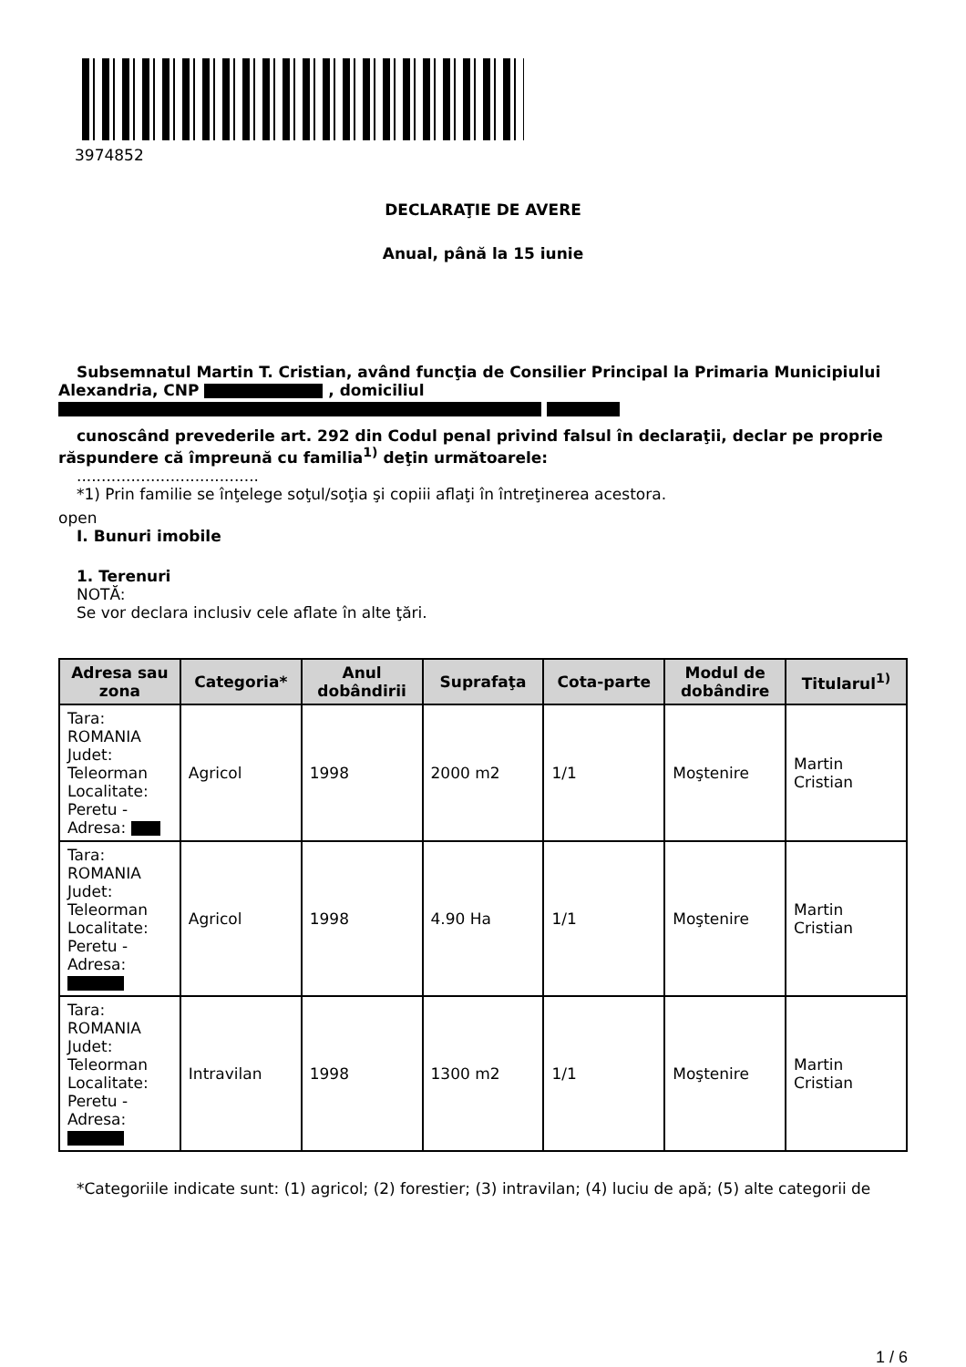3974852
DECLARAŢIE DE AVERE
Anual, până la 15 iunie
Subsemnatul Martin T. Cristian, având funcţia de Consilier Principal la Primaria Municipiului Alexandria, CNP , domiciliul
cunoscând prevederile art. 292 din Codul penal privind falsul în declaraţii, declar pe proprie răspundere că împreună cu familia<sup>1)</sup> deţin următoarele:
.....................................
*1) Prin familie se înţelege soţul/soţia şi copiii aflaţi în întreţinerea acestora.
open
I. Bunuri imobile
1. Terenuri
NOTĂ:
Se vor declara inclusiv cele aflate în alte ţări.
| Adresa sau zona | Categoria* | Anul dobândirii | Suprafaţa | Cota-parte | Modul de dobândire | Titularul<sup>1)</sup> |
| --- | --- | --- | --- | --- | --- | --- |
| Tara: ROMANIA Judet: Teleorman Localitate: Peretu - Adresa: | Agricol | 1998 | 2000 m2 | 1/1 | Moştenire | Martin Cristian |
| Tara: ROMANIA Judet: Teleorman Localitate: Peretu - Adresa: | Agricol | 1998 | 4.90 Ha | 1/1 | Moştenire | Martin Cristian |
| Tara: ROMANIA Judet: Teleorman Localitate: Peretu - Adresa: | Intravilan | 1998 | 1300 m2 | 1/1 | Moştenire | Martin Cristian |
*Categoriile indicate sunt: (1) agricol; (2) forestier; (3) intravilan; (4) luciu de apă; (5) alte categorii de
1 / 6